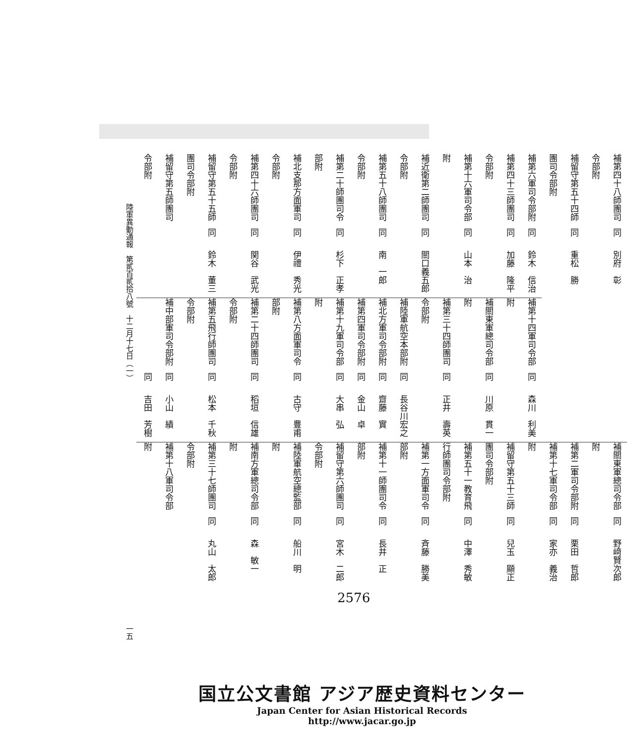補第四十八師團司令部附 同 別府　彰
補留守第五十四師團司令部附 同 重松　勝
補第六軍司令部附 同 鈴木　信治
補第四十三師團司令部附 同 加藤　隆平
補第十六軍司令部附 同 山本　治
補近衛第二師團司令部附 同 關口義五郎
補第五十八師團司令部附 同 南　一郎
補第二十師團司令部附 同 杉下　正孝
補北支那方面軍司令部附 同 伊禮　秀光
補第四十六師團司令部附 同 関谷　武光
補留守第五十五師團司令部附 同 鈴木　董三
補留守第五師團司令部附
補第十四軍司令部附 同 森川　利美
補關東軍總司令部附 同 川原　貫一
補第三十四師團司令部附 同 正井　壽英
補陸軍航空本部附 同 長谷川宏之
補北方軍司令部附 同 齋藤　實
補第四軍司令部附 同 金山　卓
補第十九軍司令部附 同 大串　弘
補第八方面軍司令部附 同 古守　豊甫
補第二十四師團司令部附 同 稻垣　信雄
補第五飛行師團司令部附 同 松本　千秋
補中部軍司令部附 同 小山　績
同 吉田　芳樹
補關東軍總司令部附 同 野﨑賢次郎
補第二軍司令部附 同 栗田　哲郎
補第十七軍司令部附 同 家亦　義治
補留守第五十三師團司令部附 同 兒玉　顯正
補第五十一教育飛行師團司令部附 同 中澤　秀敏
補第一方面軍司令部附 同 斉藤　勝美
補第十一師團司令部附 同 長井　正
補留守第六師團司令部附 同 宮木　二郎
補陸軍航空總監部附 同 船川　明
補南方軍總司令部附 同 森　敏一
補第三十七師團司令部附 同 丸山　太郎
補第十八軍司令部附
陸軍異動通報　第貳百貳拾八號　十二月十七日（一） 一五
2576
国立公文書館 アジア歴史資料センター
Japan Center for Asian Historical Records
http://www.jacar.go.jp